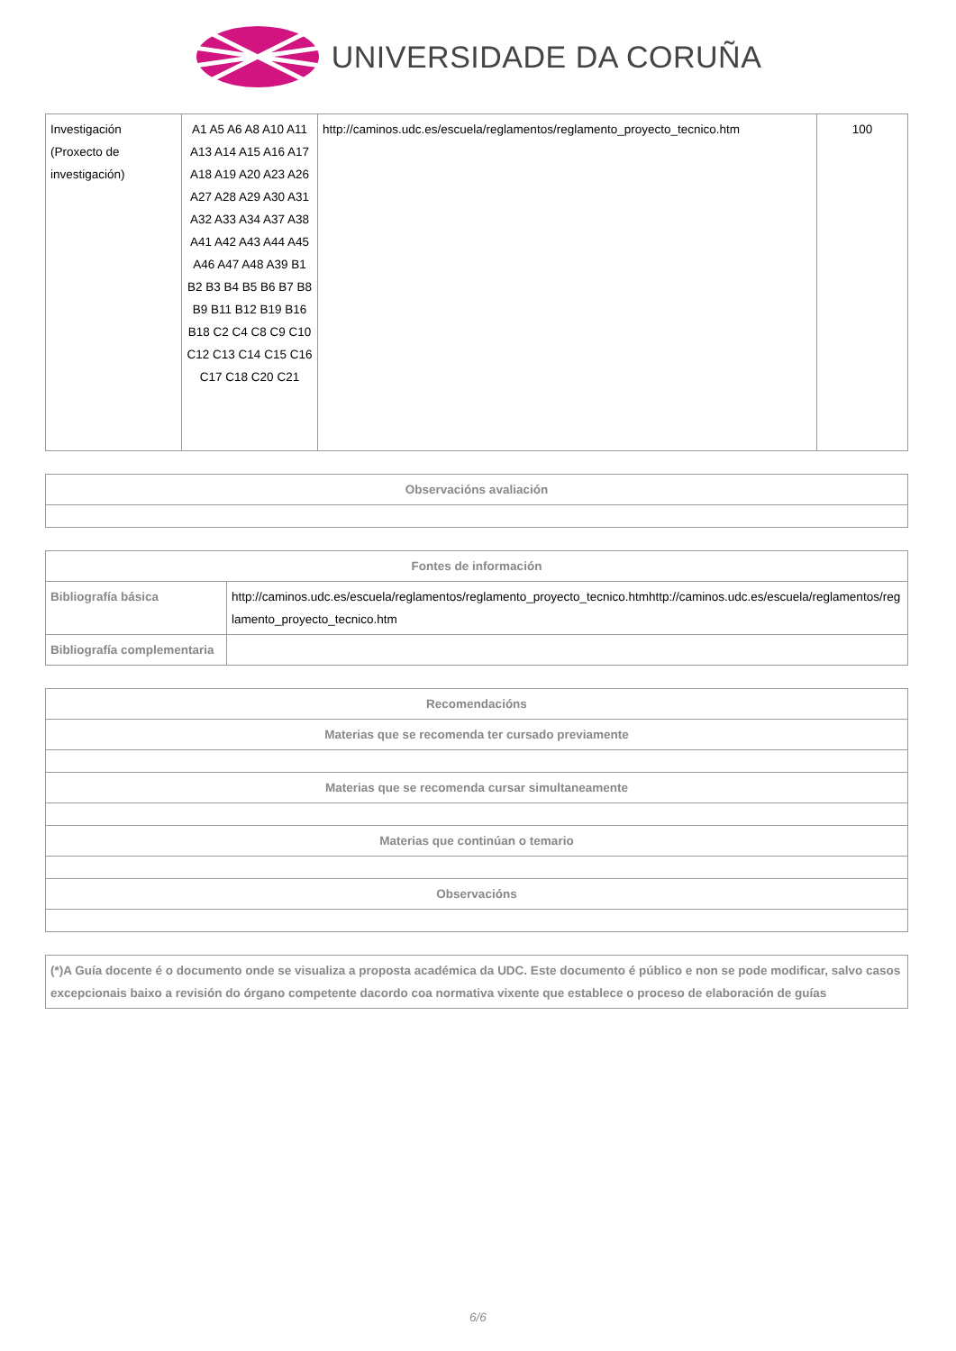UNIVERSIDADE DA CORUÑA
| Investigación (Proxecto de investigación) | A1 A5 A6 A8 A10 A11 A13 A14 A15 A16 A17 A18 A19 A20 A23 A26 A27 A28 A29 A30 A31 A32 A33 A34 A37 A38 A41 A42 A43 A44 A45 A46 A47 A48 A39 B1 B2 B3 B4 B5 B6 B7 B8 B9 B11 B12 B19 B16 B18 C2 C4 C8 C9 C10 C12 C13 C14 C15 C16 C17 C18 C20 C21 | http://caminos.udc.es/escuela/reglamentos/reglamento_proyecto_tecnico.htm | 100 |
| Observacións avaliación |
| --- |
| Fontes de información | |
| --- | --- |
| Bibliografía básica | http://caminos.udc.es/escuela/reglamentos/reglamento_proyecto_tecnico.htmhttp://caminos.udc.es/escuela/reglamentos/reglamento_proyecto_tecnico.htm |
| Bibliografía complementaria | |
| Recomendacións |
| --- |
| Materias que se recomenda ter cursado previamente |
| Materias que se recomenda cursar simultaneamente |
| Materias que continúan o temario |
| Observacións |
| (*)A Guía docente é o documento onde se visualiza a proposta académica da UDC. Este documento é público e non se pode modificar, salvo casos excepcionais baixo a revisión do órgano competente dacordo coa normativa vixente que establece o proceso de elaboración de guías |
6/6